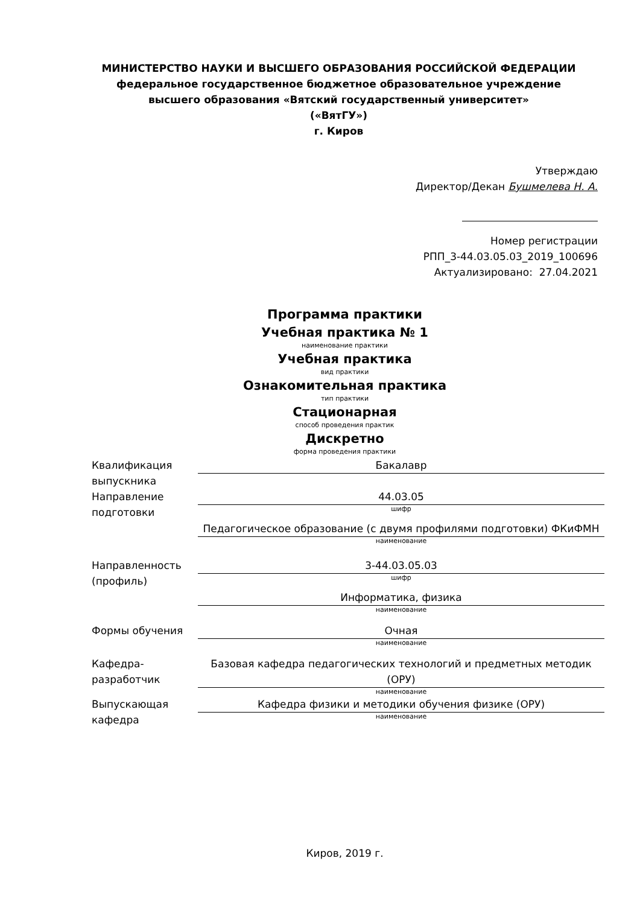МИНИСТЕРСТВО НАУКИ И ВЫСШЕГО ОБРАЗОВАНИЯ РОССИЙСКОЙ ФЕДЕРАЦИИ
федеральное государственное бюджетное образовательное учреждение
высшего образования «Вятский государственный университет»
(«ВятГУ»)
г. Киров
Утверждаю
Директор/Декан Бушмелева Н. А.
Номер регистрации
РПП_3-44.03.05.03_2019_100696
Актуализировано: 27.04.2021
Программа практики
Учебная практика № 1
наименование практики
Учебная практика
вид практики
Ознакомительная практика
тип практики
Стационарная
способ проведения практик
Дискретно
форма проведения практики
| Квалификация выпускника | Бакалавр |
| Направление подготовки | 44.03.05 шифр Педагогическое образование (с двумя профилями подготовки) ФКиФМН наименование |
| Направленность (профиль) | 3-44.03.05.03 шифр Информатика, физика наименование |
| Формы обучения | Очная наименование |
| Кафедра-разработчик | Базовая кафедра педагогических технологий и предметных методик (ОРУ) наименование |
| Выпускающая кафедра | Кафедра физики и методики обучения физике (ОРУ) наименование |
Киров, 2019 г.